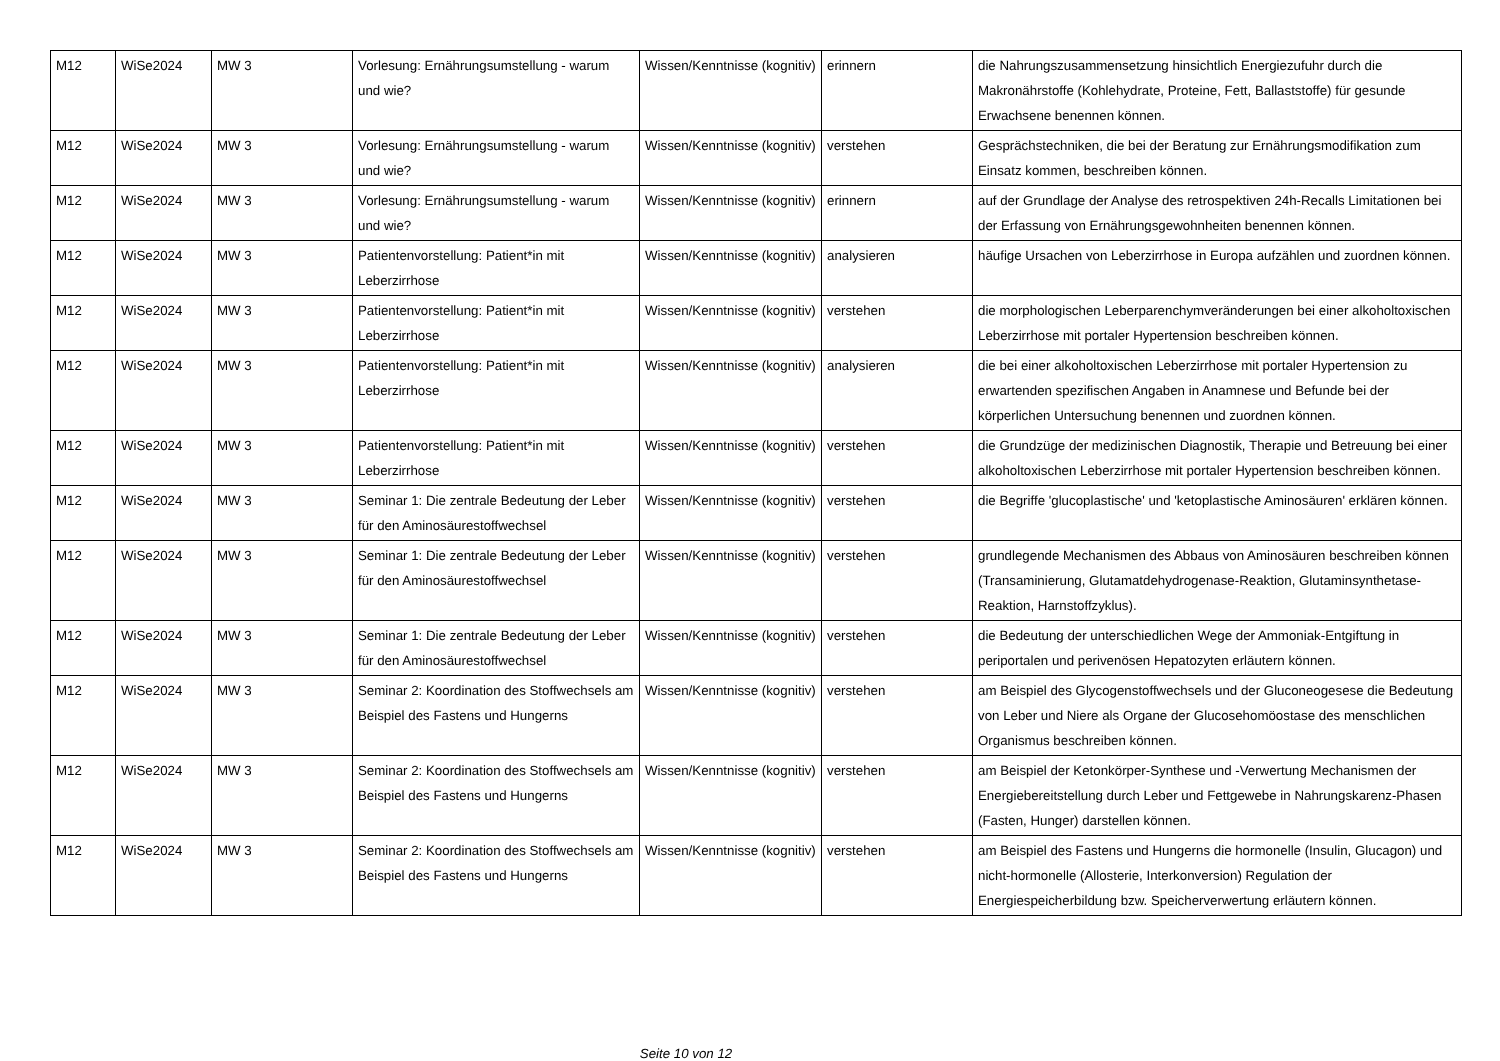| M12 | WiSe2024 | MW 3 | Vorlesung: Ernährungsumstellung - warum und wie? | Wissen/Kenntnisse (kognitiv) | erinnern | die Nahrungszusammensetzung hinsichtlich Energiezufuhr durch die Makronährstoffe (Kohlehydrate, Proteine, Fett, Ballaststoffe) für gesunde Erwachsene benennen können. |
| M12 | WiSe2024 | MW 3 | Vorlesung: Ernährungsumstellung - warum und wie? | Wissen/Kenntnisse (kognitiv) | verstehen | Gesprächstechniken, die bei der Beratung zur Ernährungsmodifikation zum Einsatz kommen, beschreiben können. |
| M12 | WiSe2024 | MW 3 | Vorlesung: Ernährungsumstellung - warum und wie? | Wissen/Kenntnisse (kognitiv) | erinnern | auf der Grundlage der Analyse des retrospektiven 24h-Recalls Limitationen bei der Erfassung von Ernährungsgewohnheiten benennen können. |
| M12 | WiSe2024 | MW 3 | Patientenvorstellung: Patient*in mit Leberzirrhose | Wissen/Kenntnisse (kognitiv) | analysieren | häufige Ursachen von Leberzirrhose in Europa aufzählen und zuordnen können. |
| M12 | WiSe2024 | MW 3 | Patientenvorstellung: Patient*in mit Leberzirrhose | Wissen/Kenntnisse (kognitiv) | verstehen | die morphologischen Leberparenchymveränderungen bei einer alkoholtoxischen Leberzirrhose mit portaler Hypertension beschreiben können. |
| M12 | WiSe2024 | MW 3 | Patientenvorstellung: Patient*in mit Leberzirrhose | Wissen/Kenntnisse (kognitiv) | analysieren | die bei einer alkoholtoxischen Leberzirrhose mit portaler Hypertension zu erwartenden spezifischen Angaben in Anamnese und Befunde bei der körperlichen Untersuchung benennen und zuordnen können. |
| M12 | WiSe2024 | MW 3 | Patientenvorstellung: Patient*in mit Leberzirrhose | Wissen/Kenntnisse (kognitiv) | verstehen | die Grundzüge der medizinischen Diagnostik, Therapie und Betreuung bei einer alkoholtoxischen Leberzirrhose mit portaler Hypertension beschreiben können. |
| M12 | WiSe2024 | MW 3 | Seminar 1: Die zentrale Bedeutung der Leber für den Aminosäurestoffwechsel | Wissen/Kenntnisse (kognitiv) | verstehen | die Begriffe 'glucoplastische' und 'ketoplastische Aminosäuren' erklären können. |
| M12 | WiSe2024 | MW 3 | Seminar 1: Die zentrale Bedeutung der Leber für den Aminosäurestoffwechsel | Wissen/Kenntnisse (kognitiv) | verstehen | grundlegende Mechanismen des Abbaus von Aminosäuren beschreiben können (Transaminierung, Glutamatdehydrogenase-Reaktion, Glutaminsynthetase-Reaktion, Harnstoffzyklus). |
| M12 | WiSe2024 | MW 3 | Seminar 1: Die zentrale Bedeutung der Leber für den Aminosäurestoffwechsel | Wissen/Kenntnisse (kognitiv) | verstehen | die Bedeutung der unterschiedlichen Wege der Ammoniak-Entgiftung in periportalen und perivenösen Hepatozyten erläutern können. |
| M12 | WiSe2024 | MW 3 | Seminar 2: Koordination des Stoffwechsels am Beispiel des Fastens und Hungerns | Wissen/Kenntnisse (kognitiv) | verstehen | am Beispiel des Glycogenstoffwechsels und der Gluconeogesese die Bedeutung von Leber und Niere als Organe der Glucosehomöostase des menschlichen Organismus beschreiben können. |
| M12 | WiSe2024 | MW 3 | Seminar 2: Koordination des Stoffwechsels am Beispiel des Fastens und Hungerns | Wissen/Kenntnisse (kognitiv) | verstehen | am Beispiel der Ketonkörper-Synthese und -Verwertung Mechanismen der Energiebereitstellung durch Leber und Fettgewebe in Nahrungskarenz-Phasen (Fasten, Hunger) darstellen können. |
| M12 | WiSe2024 | MW 3 | Seminar 2: Koordination des Stoffwechsels am Beispiel des Fastens und Hungerns | Wissen/Kenntnisse (kognitiv) | verstehen | am Beispiel des Fastens und Hungerns die hormonelle (Insulin, Glucagon) und nicht-hormonelle (Allosterie, Interkonversion) Regulation der Energiespeicherbildung bzw. Speicherverwertung erläutern können. |
Seite 10 von 12